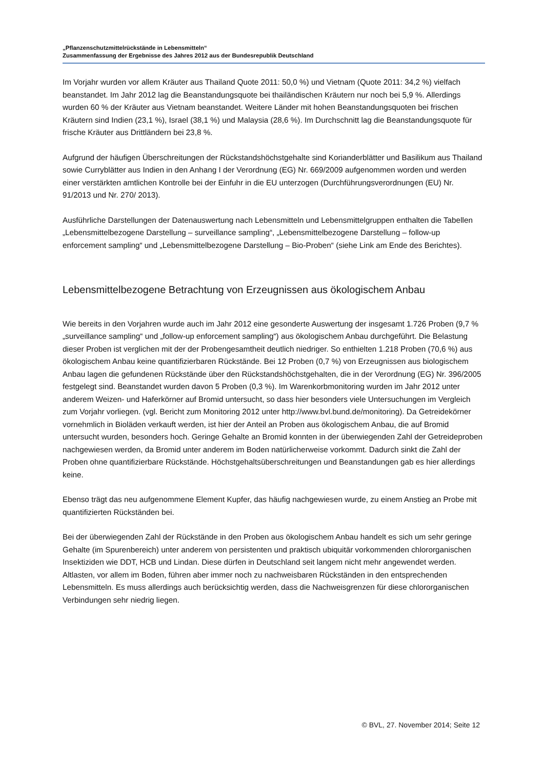„Pflanzenschutzmittelrückstände in Lebensmitteln“
Zusammenfassung der Ergebnisse des Jahres 2012 aus der Bundesrepublik Deutschland
Im Vorjahr wurden vor allem Kräuter aus Thailand Quote 2011: 50,0 %) und Vietnam (Quote 2011: 34,2 %) vielfach beanstandet. Im Jahr 2012 lag die Beanstandungsquote bei thailändischen Kräutern nur noch bei 5,9 %. Allerdings wurden 60 % der Kräuter aus Vietnam beanstandet. Weitere Länder mit hohen Beanstandungsquoten bei frischen Kräutern sind Indien (23,1 %), Israel (38,1 %) und Malaysia (28,6 %). Im Durchschnitt lag die Beanstandungsquote für frische Kräuter aus Drittländern bei 23,8 %.
Aufgrund der häufigen Überschreitungen der Rückstandshöchstgehalte sind Korianderblätter und Basilikum aus Thailand sowie Curryblätter aus Indien in den Anhang I der Verordnung (EG) Nr. 669/2009 aufgenommen worden und werden einer verstärkten amtlichen Kontrolle bei der Einfuhr in die EU unterzogen (Durchführungsverordnungen (EU) Nr. 91/2013 und Nr. 270/ 2013).
Ausführliche Darstellungen der Datenauswertung nach Lebensmitteln und Lebensmittelgruppen enthalten die Tabellen „Lebensmittelbezogene Darstellung – surveillance sampling“, „Lebensmittelbezogene Darstellung – follow-up enforcement sampling“ und „Lebensmittelbezogene Darstellung – Bio-Proben“ (siehe Link am Ende des Berichtes).
Lebensmittelbezogene Betrachtung von Erzeugnissen aus ökologischem Anbau
Wie bereits in den Vorjahren wurde auch im Jahr 2012 eine gesonderte Auswertung der insgesamt 1.726 Proben (9,7 % „surveillance sampling“ und „follow-up enforcement sampling“) aus ökologischem Anbau durchgeführt. Die Belastung dieser Proben ist verglichen mit der der Probengesamtheit deutlich niedriger. So enthielten 1.218 Proben (70,6 %) aus ökologischem Anbau keine quantifizierbaren Rückstände. Bei 12 Proben (0,7 %) von Erzeugnissen aus biologischem Anbau lagen die gefundenen Rückstände über den Rückstandshöchstgehalten, die in der Verordnung (EG) Nr. 396/2005 festgelegt sind. Beanstandet wurden davon 5 Proben (0,3 %). Im Warenkorbmonitoring wurden im Jahr 2012 unter anderem Weizen- und Haferkörner auf Bromid untersucht, so dass hier besonders viele Untersuchungen im Vergleich zum Vorjahr vorliegen. (vgl. Bericht zum Monitoring 2012 unter http://www.bvl.bund.de/monitoring). Da Getreidekörner vornehmlich in Bioläden verkauft werden, ist hier der Anteil an Proben aus ökologischem Anbau, die auf Bromid untersucht wurden, besonders hoch. Geringe Gehalte an Bromid konnten in der überwiegenden Zahl der Getreideproben nachgewiesen werden, da Bromid unter anderem im Boden natürlicherweise vorkommt. Dadurch sinkt die Zahl der Proben ohne quantifizierbare Rückstände. Höchstgehaltsüberschreitungen und Beanstandungen gab es hier allerdings keine.
Ebenso trägt das neu aufgenommene Element Kupfer, das häufig nachgewiesen wurde, zu einem Anstieg an Probe mit quantifizierten Rückständen bei.
Bei der überwiegenden Zahl der Rückstände in den Proben aus ökologischem Anbau handelt es sich um sehr geringe Gehalte (im Spurenbereich) unter anderem von persistenten und praktisch ubiquitär vorkommenden chlororganischen Insektiziden wie DDT, HCB und Lindan. Diese dürfen in Deutschland seit langem nicht mehr angewendet werden. Altlasten, vor allem im Boden, führen aber immer noch zu nachweisbaren Rückständen in den entsprechenden Lebensmitteln. Es muss allerdings auch berücksichtig werden, dass die Nachweisgrenzen für diese chlororganischen Verbindungen sehr niedrig liegen.
© BVL, 27. November 2014; Seite 12